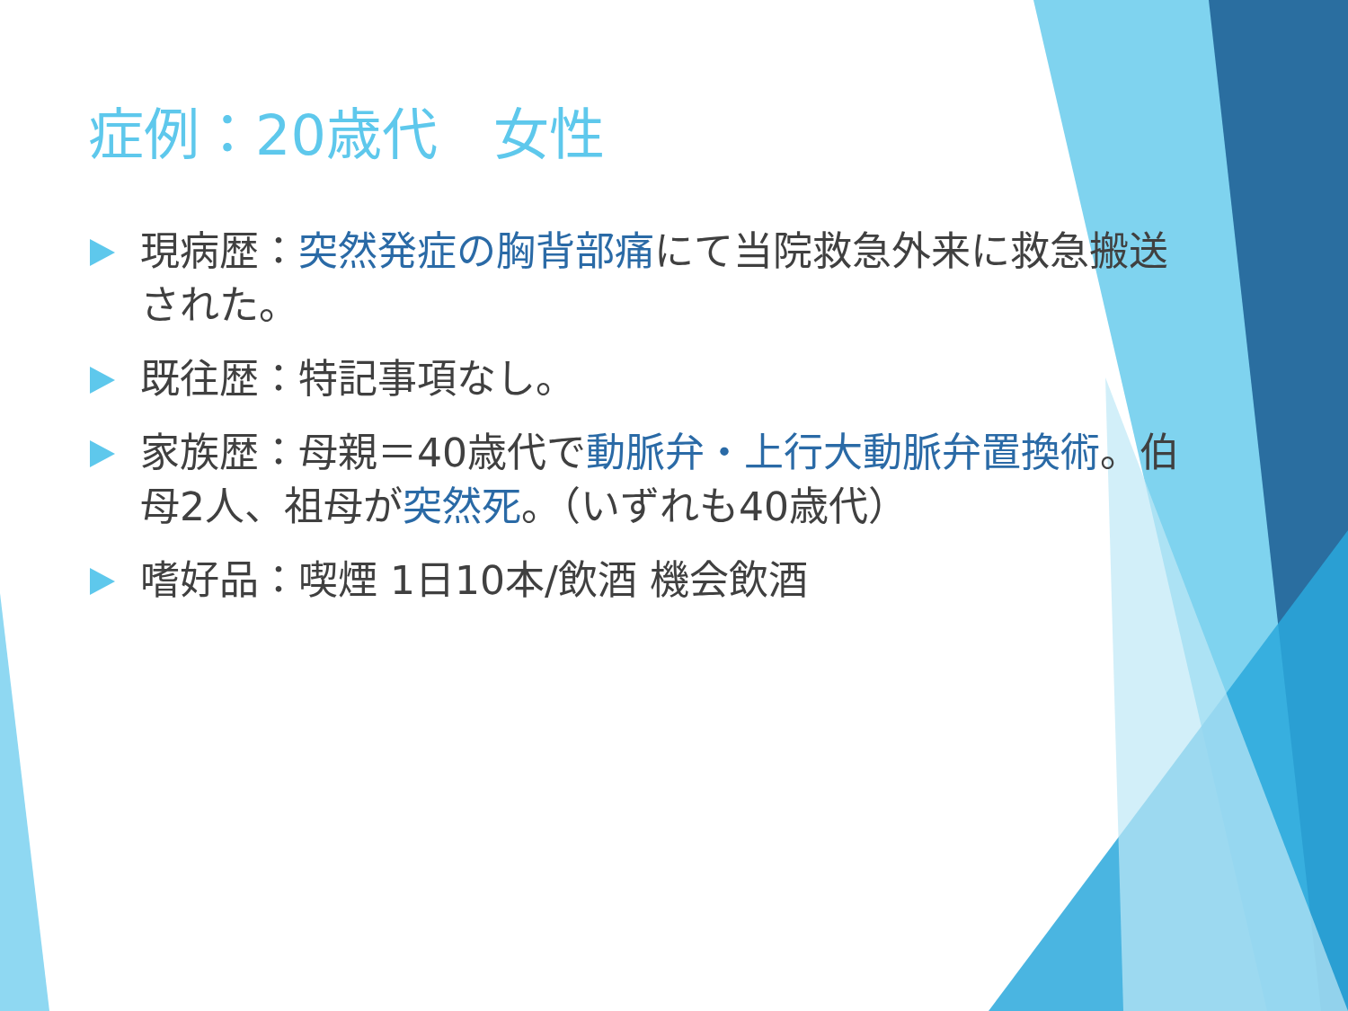症例：20歳代　女性
現病歴：突然発症の胸背部痛にて当院救急外来に救急搬送された。
既往歴：特記事項なし。
家族歴：母親＝40歳代で動脈弁・上行大動脈弁置換術。伯母2人、祖母が突然死。（いずれも40歳代）
嗜好品：喫煙 1日10本/飲酒 機会飲酒